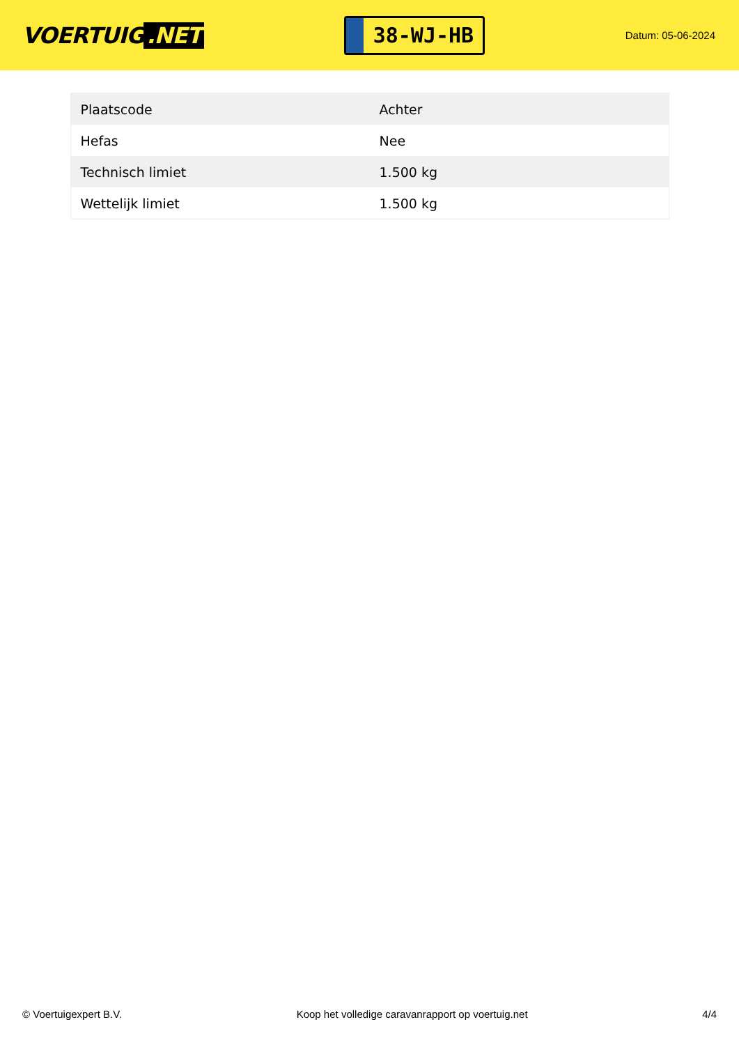VOERTUIG.NET
38-WJ-HB
Datum: 05-06-2024
| Plaatscode | Achter |
| Hefas | Nee |
| Technisch limiet | 1.500 kg |
| Wettelijk limiet | 1.500 kg |
© Voertuigexpert B.V. Koop het volledige caravanrapport op voertuig.net 4/4